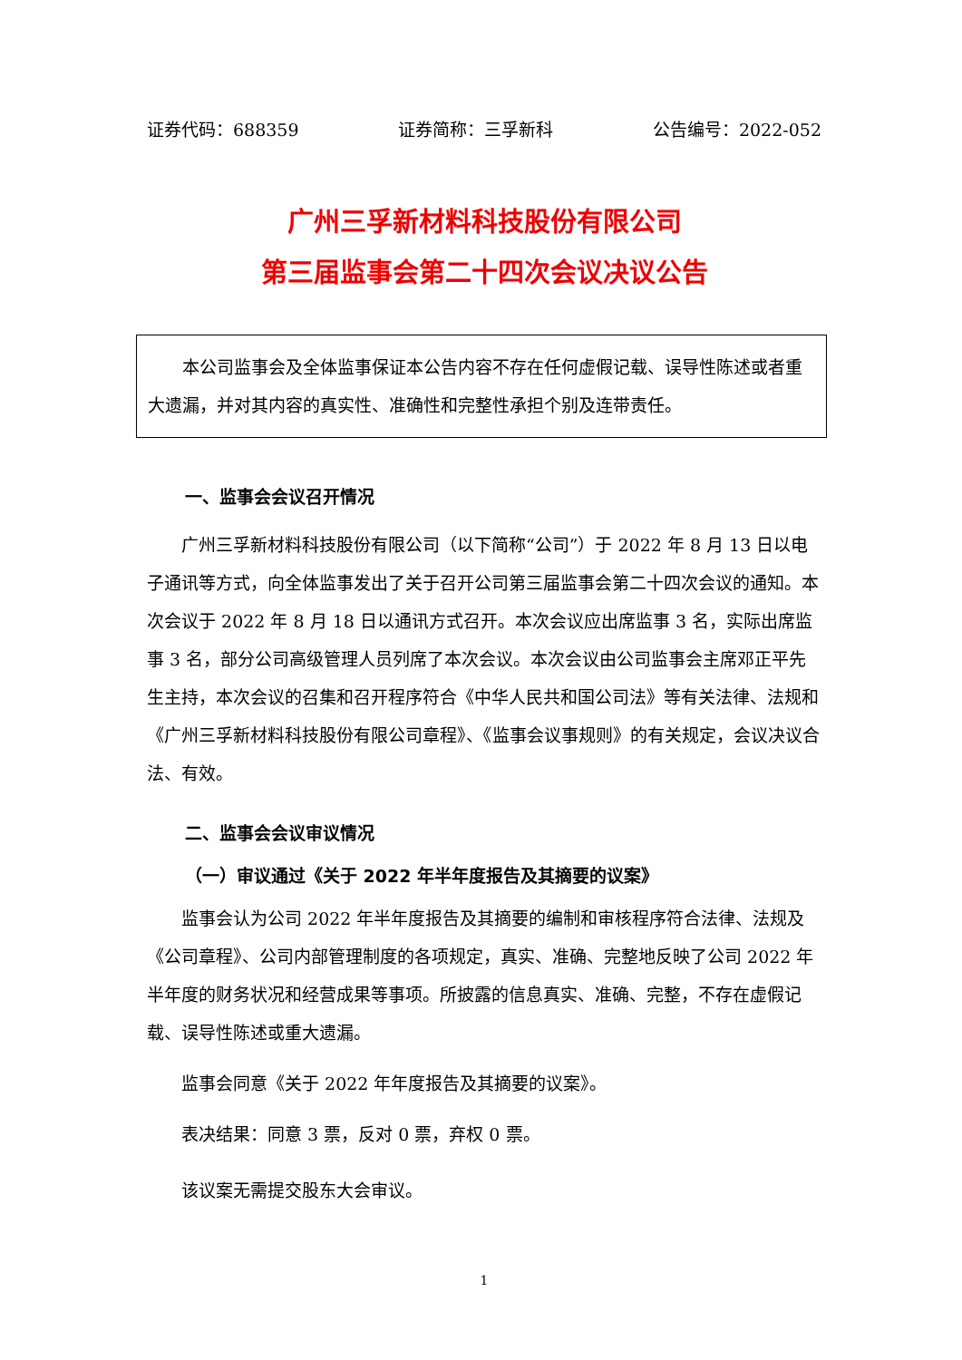证券代码：688359 证券简称：三孚新科 公告编号：2022-052
广州三孚新材料科技股份有限公司
第三届监事会第二十四次会议决议公告
本公司监事会及全体监事保证本公告内容不存在任何虚假记载、误导性陈述或者重大遗漏，并对其内容的真实性、准确性和完整性承担个别及连带责任。
一、监事会会议召开情况
广州三孚新材料科技股份有限公司（以下简称“公司”）于 2022 年 8 月 13 日以电子通讯等方式，向全体监事发出了关于召开公司第三届监事会第二十四次会议的通知。本次会议于 2022 年 8 月 18 日以通讯方式召开。本次会议应出席监事 3 名，实际出席监事 3 名，部分公司高级管理人员列席了本次会议。本次会议由公司监事会主席邓正平先生主持，本次会议的召集和召开程序符合《中华人民共和国公司法》等有关法律、法规和《广州三孚新材料科技股份有限公司章程》、《监事会议事规则》的有关规定，会议决议合法、有效。
二、监事会会议审议情况
（一）审议通过《关于 2022 年半年度报告及其摘要的议案》
监事会认为公司 2022 年半年度报告及其摘要的编制和审核程序符合法律、法规及《公司章程》、公司内部管理制度的各项规定，真实、准确、完整地反映了公司 2022 年半年度的财务状况和经营成果等事项。所披露的信息真实、准确、完整，不存在虚假记载、误导性陈述或重大遗漏。
监事会同意《关于 2022 年年度报告及其摘要的议案》。
表决结果：同意 3 票，反对 0 票，弃权 0 票。
该议案无需提交股东大会审议。
1